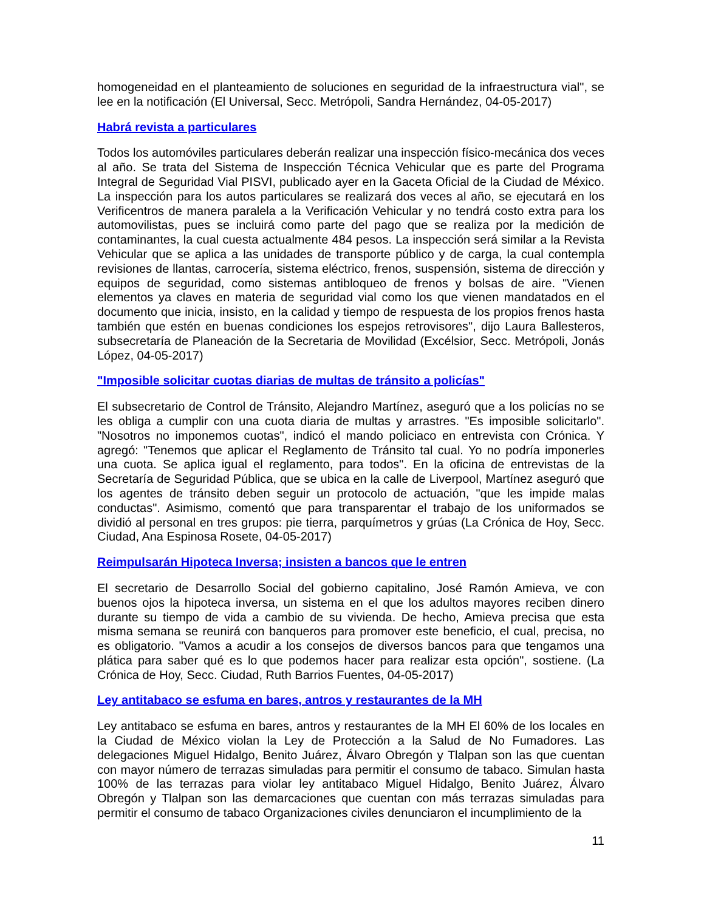homogeneidad en el planteamiento de soluciones en seguridad de la infraestructura vial", se lee en la notificación (El Universal, Secc. Metrópoli, Sandra Hernández, 04-05-2017)
Habrá revista a particulares
Todos los automóviles particulares deberán realizar una inspección físico-mecánica dos veces al año. Se trata del Sistema de Inspección Técnica Vehicular que es parte del Programa Integral de Seguridad Vial PISVI, publicado ayer en la Gaceta Oficial de la Ciudad de México. La inspección para los autos particulares se realizará dos veces al año, se ejecutará en los Verificentros de manera paralela a la Verificación Vehicular y no tendrá costo extra para los automovilistas, pues se incluirá como parte del pago que se realiza por la medición de contaminantes, la cual cuesta actualmente 484 pesos. La inspección será similar a la Revista Vehicular que se aplica a las unidades de transporte público y de carga, la cual contempla revisiones de llantas, carrocería, sistema eléctrico, frenos, suspensión, sistema de dirección y equipos de seguridad, como sistemas antibloqueo de frenos y bolsas de aire. "Vienen elementos ya claves en materia de seguridad vial como los que vienen mandatados en el documento que inicia, insisto, en la calidad y tiempo de respuesta de los propios frenos hasta también que estén en buenas condiciones los espejos retrovisores", dijo Laura Ballesteros, subsecretaría de Planeación de la Secretaria de Movilidad (Excélsior, Secc. Metrópoli, Jonás López, 04-05-2017)
"Imposible solicitar cuotas diarias de multas de tránsito a policías"
El subsecretario de Control de Tránsito, Alejandro Martínez, aseguró que a los policías no se les obliga a cumplir con una cuota diaria de multas y arrastres. "Es imposible solicitarlo". "Nosotros no imponemos cuotas", indicó el mando policiaco en entrevista con Crónica. Y agregó: "Tenemos que aplicar el Reglamento de Tránsito tal cual. Yo no podría imponerles una cuota. Se aplica igual el reglamento, para todos". En la oficina de entrevistas de la Secretaría de Seguridad Pública, que se ubica en la calle de Liverpool, Martínez aseguró que los agentes de tránsito deben seguir un protocolo de actuación, "que les impide malas conductas". Asimismo, comentó que para transparentar el trabajo de los uniformados se dividió al personal en tres grupos: pie tierra, parquímetros y grúas (La Crónica de Hoy, Secc. Ciudad, Ana Espinosa Rosete, 04-05-2017)
Reimpulsarán Hipoteca Inversa; insisten a bancos que le entren
El secretario de Desarrollo Social del gobierno capitalino, José Ramón Amieva, ve con buenos ojos la hipoteca inversa, un sistema en el que los adultos mayores reciben dinero durante su tiempo de vida a cambio de su vivienda. De hecho, Amieva precisa que esta misma semana se reunirá con banqueros para promover este beneficio, el cual, precisa, no es obligatorio. "Vamos a acudir a los consejos de diversos bancos para que tengamos una plática para saber qué es lo que podemos hacer para realizar esta opción", sostiene. (La Crónica de Hoy, Secc. Ciudad, Ruth Barrios Fuentes, 04-05-2017)
Ley antitabaco se esfuma en bares, antros y restaurantes de la MH
Ley antitabaco se esfuma en bares, antros y restaurantes de la MH El 60% de los locales en la Ciudad de México violan la Ley de Protección a la Salud de No Fumadores. Las delegaciones Miguel Hidalgo, Benito Juárez, Álvaro Obregón y Tlalpan son las que cuentan con mayor número de terrazas simuladas para permitir el consumo de tabaco. Simulan hasta 100% de las terrazas para violar ley antitabaco Miguel Hidalgo, Benito Juárez, Álvaro Obregón y Tlalpan son las demarcaciones que cuentan con más terrazas simuladas para permitir el consumo de tabaco Organizaciones civiles denunciaron el incumplimiento de la
11